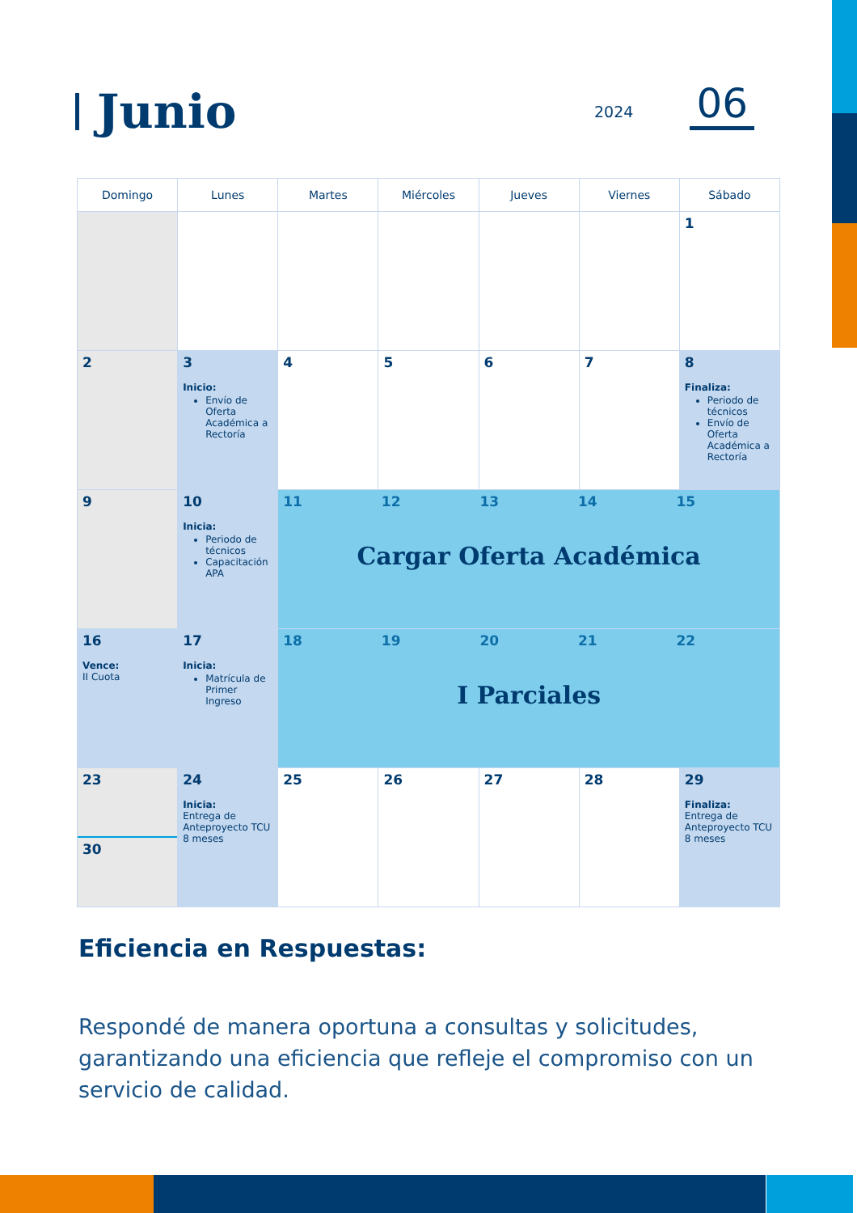Junio
2024
06
| Domingo | Lunes | Martes | Miércoles | Jueves | Viernes | Sábado |
| --- | --- | --- | --- | --- | --- | --- |
| | | | | | | 1 |
| 2 | 3 Inicio: Envío de Oferta Académica a Rectoría | 4 | 5 | 6 | 7 | 8 Finaliza: Periodo de técnicos Envío de Oferta Académica a Rectoría |
| 9 | 10 Inicia: Periodo de técnicos Capacitación APA | 11 12 13 14 15 Cargar Oferta Académica | | | | |
| 16 Vence: II Cuota | 17 Inicia: Matrícula de Primer Ingreso | 18 19 20 21 22 I Parciales | | | | |
| 23 30 | 24 Inicia: Entrega de Anteproyecto TCU 8 meses | 25 | 26 | 27 | 28 | 29 Finaliza: Entrega de Anteproyecto TCU 8 meses |
Eficiencia en Respuestas:
Respondé de manera oportuna a consultas y solicitudes, garantizando una eficiencia que refleje el compromiso con un servicio de calidad.